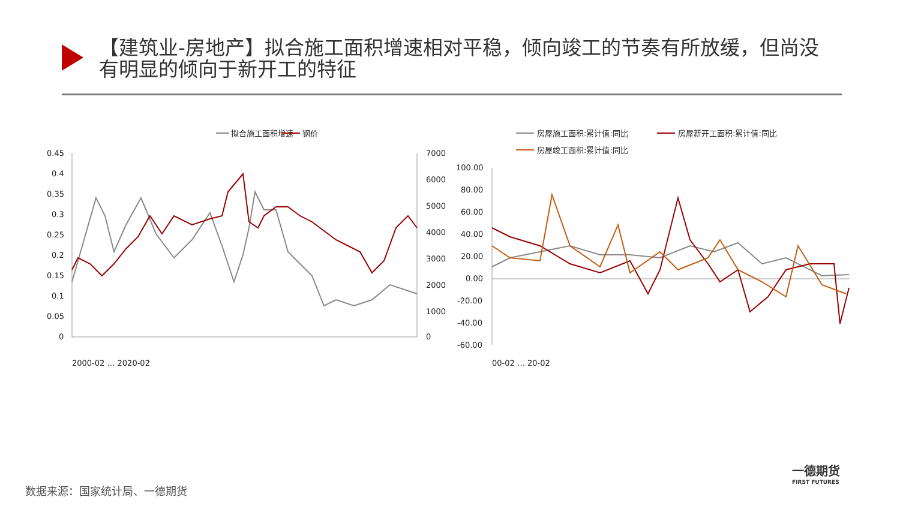【建筑业-房地产】拟合施工面积增速相对平稳，倾向竣工的节奏有所放缓，但尚没有明显的倾向于新开工的特征
拟合施工面积增速
钢价
0.45
0.4
0.35
0.3
0.25
0.2
0.15
0.1
0.05
0
7000
6000
5000
4000
3000
2000
1000
0
2000-02 … 2020-02
房屋施工面积:累计值:同比
房屋新开工面积:累计值:同比
房屋竣工面积:累计值:同比
100.00
80.00
60.00
40.00
20.00
0.00
-20.00
-40.00
-60.00
00-02 … 20-02
数据来源：国家统计局、一德期货
一德期货
FIRST FUTURES